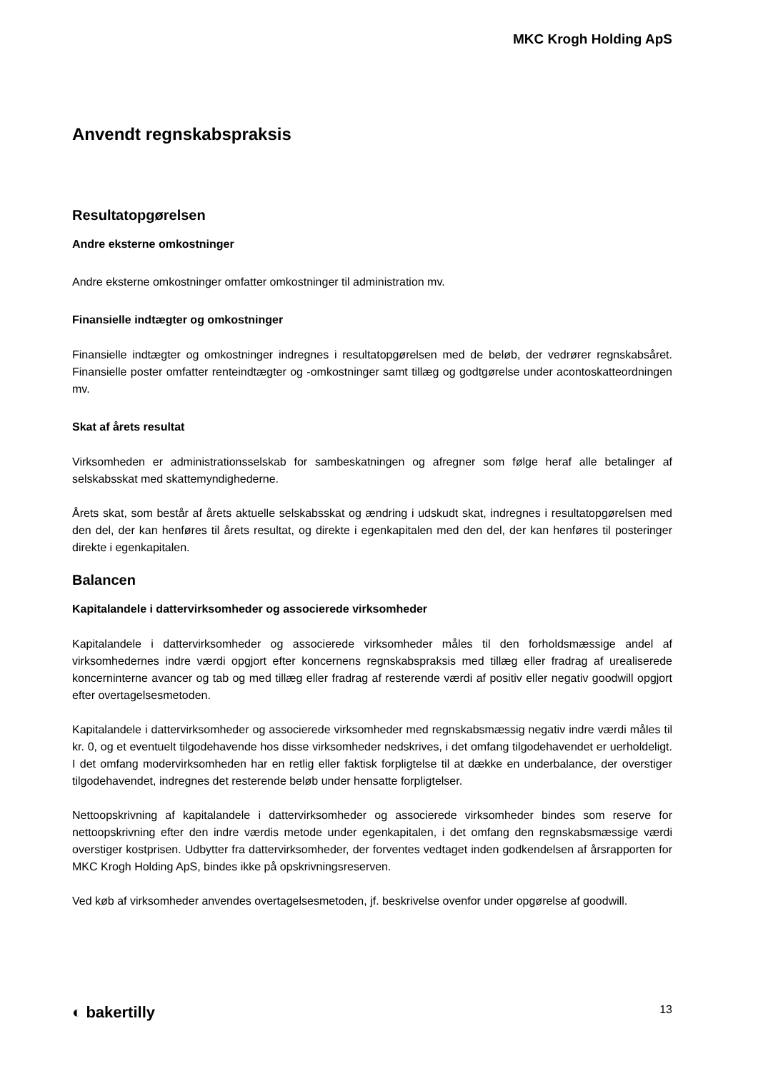MKC Krogh Holding ApS
Anvendt regnskabspraksis
Resultatopgørelsen
Andre eksterne omkostninger
Andre eksterne omkostninger omfatter omkostninger til administration mv.
Finansielle indtægter og omkostninger
Finansielle indtægter og omkostninger indregnes i resultatopgørelsen med de beløb, der vedrører regnskabsåret. Finansielle poster omfatter renteindtægter og -omkostninger samt tillæg og godtgørelse under acontoskatteordningen mv.
Skat af årets resultat
Virksomheden er administrationsselskab for sambeskatningen og afregner som følge heraf alle betalinger af selskabsskat med skattemyndighederne.
Årets skat, som består af årets aktuelle selskabsskat og ændring i udskudt skat, indregnes i resultatopgørelsen med den del, der kan henføres til årets resultat, og direkte i egenkapitalen med den del, der kan henføres til posteringer direkte i egenkapitalen.
Balancen
Kapitalandele i dattervirksomheder og associerede virksomheder
Kapitalandele i dattervirksomheder og associerede virksomheder måles til den forholdsmæssige andel af virksomhedernes indre værdi opgjort efter koncernens regnskabspraksis med tillæg eller fradrag af urealiserede koncerninterne avancer og tab og med tillæg eller fradrag af resterende værdi af positiv eller negativ goodwill opgjort efter overtagelsesmetoden.
Kapitalandele i dattervirksomheder og associerede virksomheder med regnskabsmæssig negativ indre værdi måles til kr. 0, og et eventuelt tilgodehavende hos disse virksomheder nedskrives, i det omfang tilgodehavendet er uerholdeligt. I det omfang modervirksomheden har en retlig eller faktisk forpligtelse til at dække en underbalance, der overstiger tilgodehavendet, indregnes det resterende beløb under hensatte forpligtelser.
Nettoopskrivning af kapitalandele i dattervirksomheder og associerede virksomheder bindes som reserve for nettoopskrivning efter den indre værdis metode under egenkapitalen, i det omfang den regnskabsmæssige værdi overstiger kostprisen. Udbytter fra dattervirksomheder, der forventes vedtaget inden godkendelsen af årsrapporten for MKC Krogh Holding ApS, bindes ikke på opskrivningsreserven.
Ved køb af virksomheder anvendes overtagelsesmetoden, jf. beskrivelse ovenfor under opgørelse af goodwill.
◐ bakertilly 13